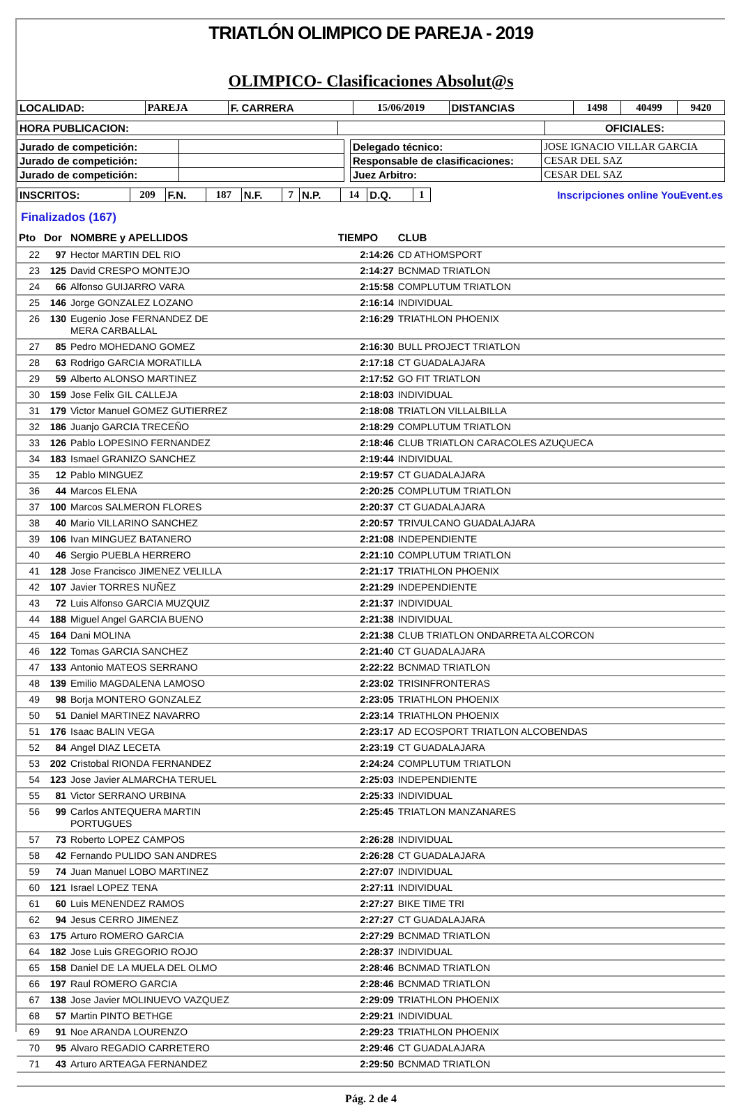TRIATLÓN OLIMPICO DE PAREJA - 2019
OLIMPICO- Clasificaciones Absolut@s
| LOCALIDAD: | PAREJA | F. CARRERA | 15/06/2019 | DISTANCIAS | 1498 | 40499 | 9420 |
| HORA PUBLICACION: | | OFICIALES: |
| Jurado de competición: | |
| Jurado de competición: | |
| Jurado de competición: | |
| Delegado técnico: | JOSE IGNACIO VILLAR GARCIA |
| Responsable de clasificaciones: | CESAR DEL SAZ |
| Juez Arbitro: | CESAR DEL SAZ |
| INSCRITOS: | 209 | F.N. | 187 | N.F. | 7 | N.P. | 14 | D.Q. | 1 | Inscripciones online YouEvent.es |
Finalizados (167)
| Pto | Dor | NOMBRE y APELLIDOS | TIEMPO | CLUB |
| --- | --- | --- | --- | --- |
| 22 | 97 | Hector MARTIN DEL RIO | 2:14:26 | CD ATHOMSPORT |
| 23 | 125 | David CRESPO MONTEJO | 2:14:27 | BCNMAD TRIATLON |
| 24 | 66 | Alfonso GUIJARRO VARA | 2:15:58 | COMPLUTUM TRIATLON |
| 25 | 146 | Jorge GONZALEZ LOZANO | 2:16:14 | INDIVIDUAL |
| 26 | 130 | Eugenio Jose FERNANDEZ DE MERA CARBALLAL | 2:16:29 | TRIATHLON PHOENIX |
| 27 | 85 | Pedro MOHEDANO GOMEZ | 2:16:30 | BULL PROJECT TRIATLON |
| 28 | 63 | Rodrigo GARCIA MORATILLA | 2:17:18 | CT GUADALAJARA |
| 29 | 59 | Alberto ALONSO MARTINEZ | 2:17:52 | GO FIT TRIATLON |
| 30 | 159 | Jose Felix GIL CALLEJA | 2:18:03 | INDIVIDUAL |
| 31 | 179 | Victor Manuel GOMEZ GUTIERREZ | 2:18:08 | TRIATLON VILLALBILLA |
| 32 | 186 | Juanjo GARCIA TRECEÑO | 2:18:29 | COMPLUTUM TRIATLON |
| 33 | 126 | Pablo LOPESINO FERNANDEZ | 2:18:46 | CLUB TRIATLON CARACOLES AZUQUECA |
| 34 | 183 | Ismael GRANIZO SANCHEZ | 2:19:44 | INDIVIDUAL |
| 35 | 12 | Pablo MINGUEZ | 2:19:57 | CT GUADALAJARA |
| 36 | 44 | Marcos ELENA | 2:20:25 | COMPLUTUM TRIATLON |
| 37 | 100 | Marcos SALMERON FLORES | 2:20:37 | CT GUADALAJARA |
| 38 | 40 | Mario VILLARINO SANCHEZ | 2:20:57 | TRIVULCANO GUADALAJARA |
| 39 | 106 | Ivan MINGUEZ BATANERO | 2:21:08 | INDEPENDIENTE |
| 40 | 46 | Sergio PUEBLA HERRERO | 2:21:10 | COMPLUTUM TRIATLON |
| 41 | 128 | Jose Francisco JIMENEZ VELILLA | 2:21:17 | TRIATHLON PHOENIX |
| 42 | 107 | Javier TORRES NUÑEZ | 2:21:29 | INDEPENDIENTE |
| 43 | 72 | Luis Alfonso GARCIA MUZQUIZ | 2:21:37 | INDIVIDUAL |
| 44 | 188 | Miguel Angel GARCIA BUENO | 2:21:38 | INDIVIDUAL |
| 45 | 164 | Dani MOLINA | 2:21:38 | CLUB TRIATLON ONDARRETA ALCORCON |
| 46 | 122 | Tomas GARCIA SANCHEZ | 2:21:40 | CT GUADALAJARA |
| 47 | 133 | Antonio MATEOS SERRANO | 2:22:22 | BCNMAD TRIATLON |
| 48 | 139 | Emilio MAGDALENA LAMOSO | 2:23:02 | TRISINFRONTERAS |
| 49 | 98 | Borja MONTERO GONZALEZ | 2:23:05 | TRIATHLON PHOENIX |
| 50 | 51 | Daniel MARTINEZ NAVARRO | 2:23:14 | TRIATHLON PHOENIX |
| 51 | 176 | Isaac BALIN VEGA | 2:23:17 | AD ECOSPORT TRIATLON ALCOBENDAS |
| 52 | 84 | Angel DIAZ LECETA | 2:23:19 | CT GUADALAJARA |
| 53 | 202 | Cristobal RIONDA FERNANDEZ | 2:24:24 | COMPLUTUM TRIATLON |
| 54 | 123 | Jose Javier ALMARCHA TERUEL | 2:25:03 | INDEPENDIENTE |
| 55 | 81 | Victor SERRANO URBINA | 2:25:33 | INDIVIDUAL |
| 56 | 99 | Carlos ANTEQUERA MARTIN PORTUGUES | 2:25:45 | TRIATLON MANZANARES |
| 57 | 73 | Roberto LOPEZ CAMPOS | 2:26:28 | INDIVIDUAL |
| 58 | 42 | Fernando PULIDO SAN ANDRES | 2:26:28 | CT GUADALAJARA |
| 59 | 74 | Juan Manuel LOBO MARTINEZ | 2:27:07 | INDIVIDUAL |
| 60 | 121 | Israel LOPEZ TENA | 2:27:11 | INDIVIDUAL |
| 61 | 60 | Luis MENENDEZ RAMOS | 2:27:27 | BIKE TIME TRI |
| 62 | 94 | Jesus CERRO JIMENEZ | 2:27:27 | CT GUADALAJARA |
| 63 | 175 | Arturo ROMERO GARCIA | 2:27:29 | BCNMAD TRIATLON |
| 64 | 182 | Jose Luis GREGORIO ROJO | 2:28:37 | INDIVIDUAL |
| 65 | 158 | Daniel DE LA MUELA DEL OLMO | 2:28:46 | BCNMAD TRIATLON |
| 66 | 197 | Raul ROMERO GARCIA | 2:28:46 | BCNMAD TRIATLON |
| 67 | 138 | Jose Javier MOLINUEVO VAZQUEZ | 2:29:09 | TRIATHLON PHOENIX |
| 68 | 57 | Martin PINTO BETHGE | 2:29:21 | INDIVIDUAL |
| 69 | 91 | Noe ARANDA LOURENZO | 2:29:23 | TRIATHLON PHOENIX |
| 70 | 95 | Alvaro REGADIO CARRETERO | 2:29:46 | CT GUADALAJARA |
| 71 | 43 | Arturo ARTEAGA FERNANDEZ | 2:29:50 | BCNMAD TRIATLON |
Pág. 2 de 4